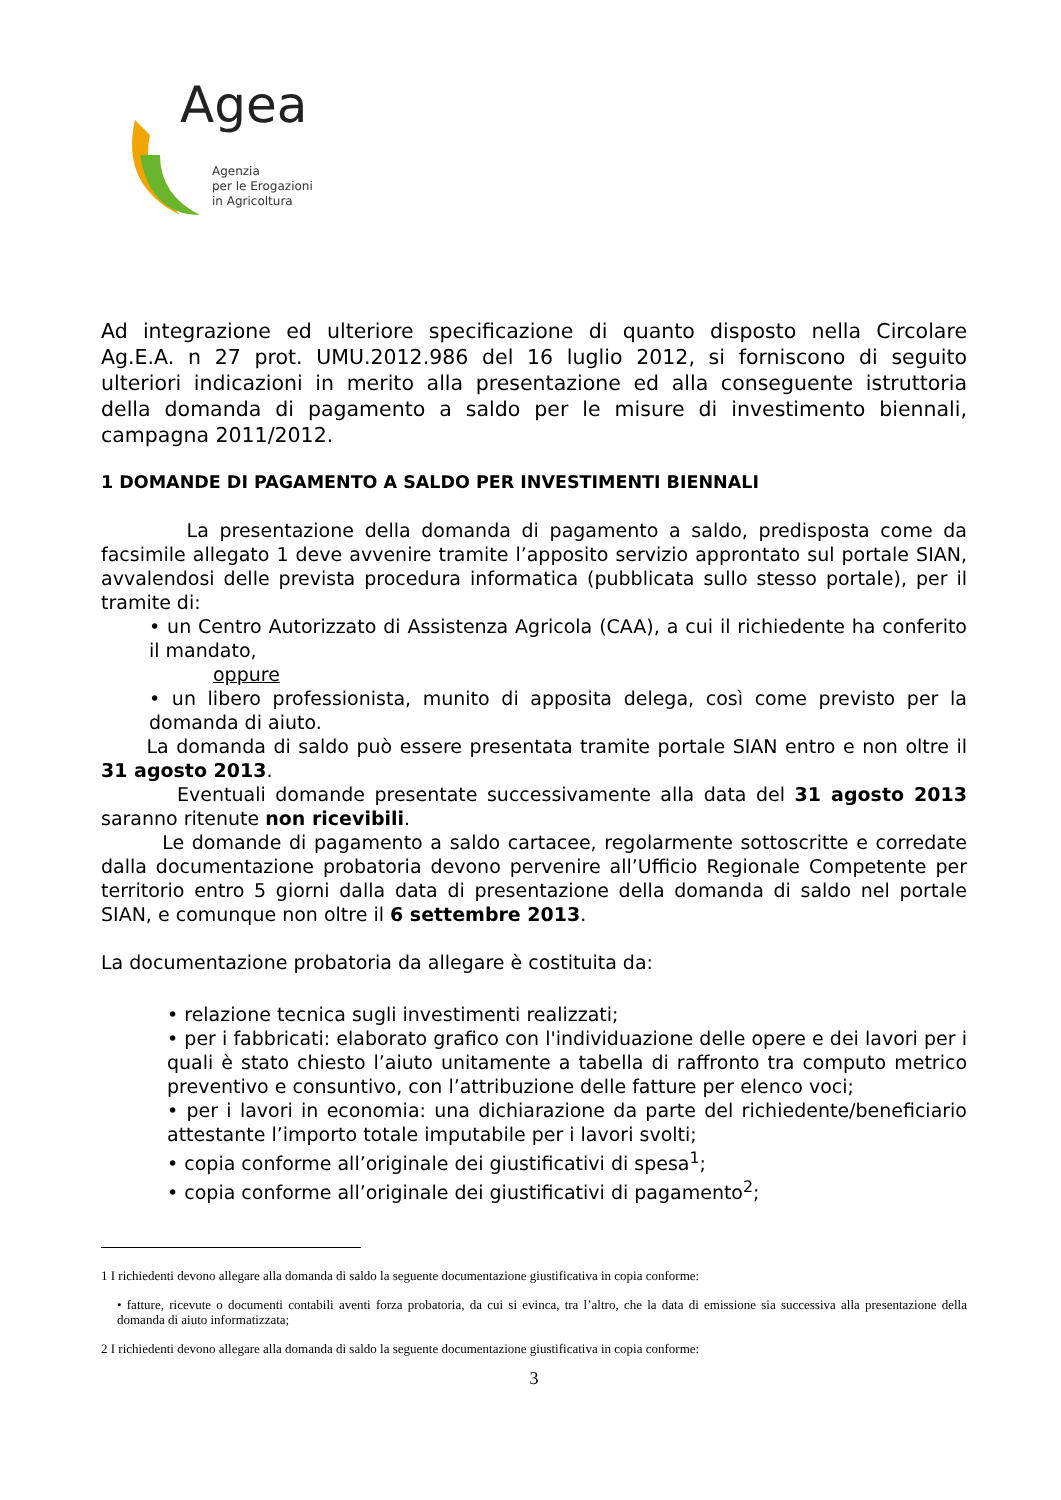Agea
Agenzia
per le Erogazioni
in Agricoltura
Ad integrazione ed ulteriore specificazione di quanto disposto nella Circolare Ag.E.A. n 27 prot. UMU.2012.986 del 16 luglio 2012, si forniscono di seguito ulteriori indicazioni in merito alla presentazione ed alla conseguente istruttoria della domanda di pagamento a saldo per le misure di investimento biennali, campagna 2011/2012.
1 DOMANDE DI PAGAMENTO A SALDO PER INVESTIMENTI BIENNALI
La presentazione della domanda di pagamento a saldo, predisposta come da facsimile allegato 1 deve avvenire tramite l’apposito servizio approntato sul portale SIAN, avvalendosi delle prevista procedura informatica (pubblicata sullo stesso portale), per il tramite di:
• un Centro Autorizzato di Assistenza Agricola (CAA), a cui il richiedente ha conferito il mandato,
oppure
• un libero professionista, munito di apposita delega, così come previsto per la domanda di aiuto.
La domanda di saldo può essere presentata tramite portale SIAN entro e non oltre il 31 agosto 2013.
Eventuali domande presentate successivamente alla data del 31 agosto 2013 saranno ritenute non ricevibili.
Le domande di pagamento a saldo cartacee, regolarmente sottoscritte e corredate dalla documentazione probatoria devono pervenire all’Ufficio Regionale Competente per territorio entro 5 giorni dalla data di presentazione della domanda di saldo nel portale SIAN, e comunque non oltre il 6 settembre 2013.
La documentazione probatoria da allegare è costituita da:
• relazione tecnica sugli investimenti realizzati;
• per i fabbricati: elaborato grafico con l'individuazione delle opere e dei lavori per i quali è stato chiesto l’aiuto unitamente a tabella di raffronto tra computo metrico preventivo e consuntivo, con l’attribuzione delle fatture per elenco voci;
• per i lavori in economia: una dichiarazione da parte del richiedente/beneficiario attestante l’importo totale imputabile per i lavori svolti;
• copia conforme all’originale dei giustificativi di spesa<sup>1</sup>;
• copia conforme all’originale dei giustificativi di pagamento<sup>2</sup>;
1 I richiedenti devono allegare alla domanda di saldo la seguente documentazione giustificativa in copia conforme:
• fatture, ricevute o documenti contabili aventi forza probatoria, da cui si evinca, tra l’altro, che la data di emissione sia successiva alla presentazione della domanda di aiuto informatizzata;
2 I richiedenti devono allegare alla domanda di saldo la seguente documentazione giustificativa in copia conforme:
3